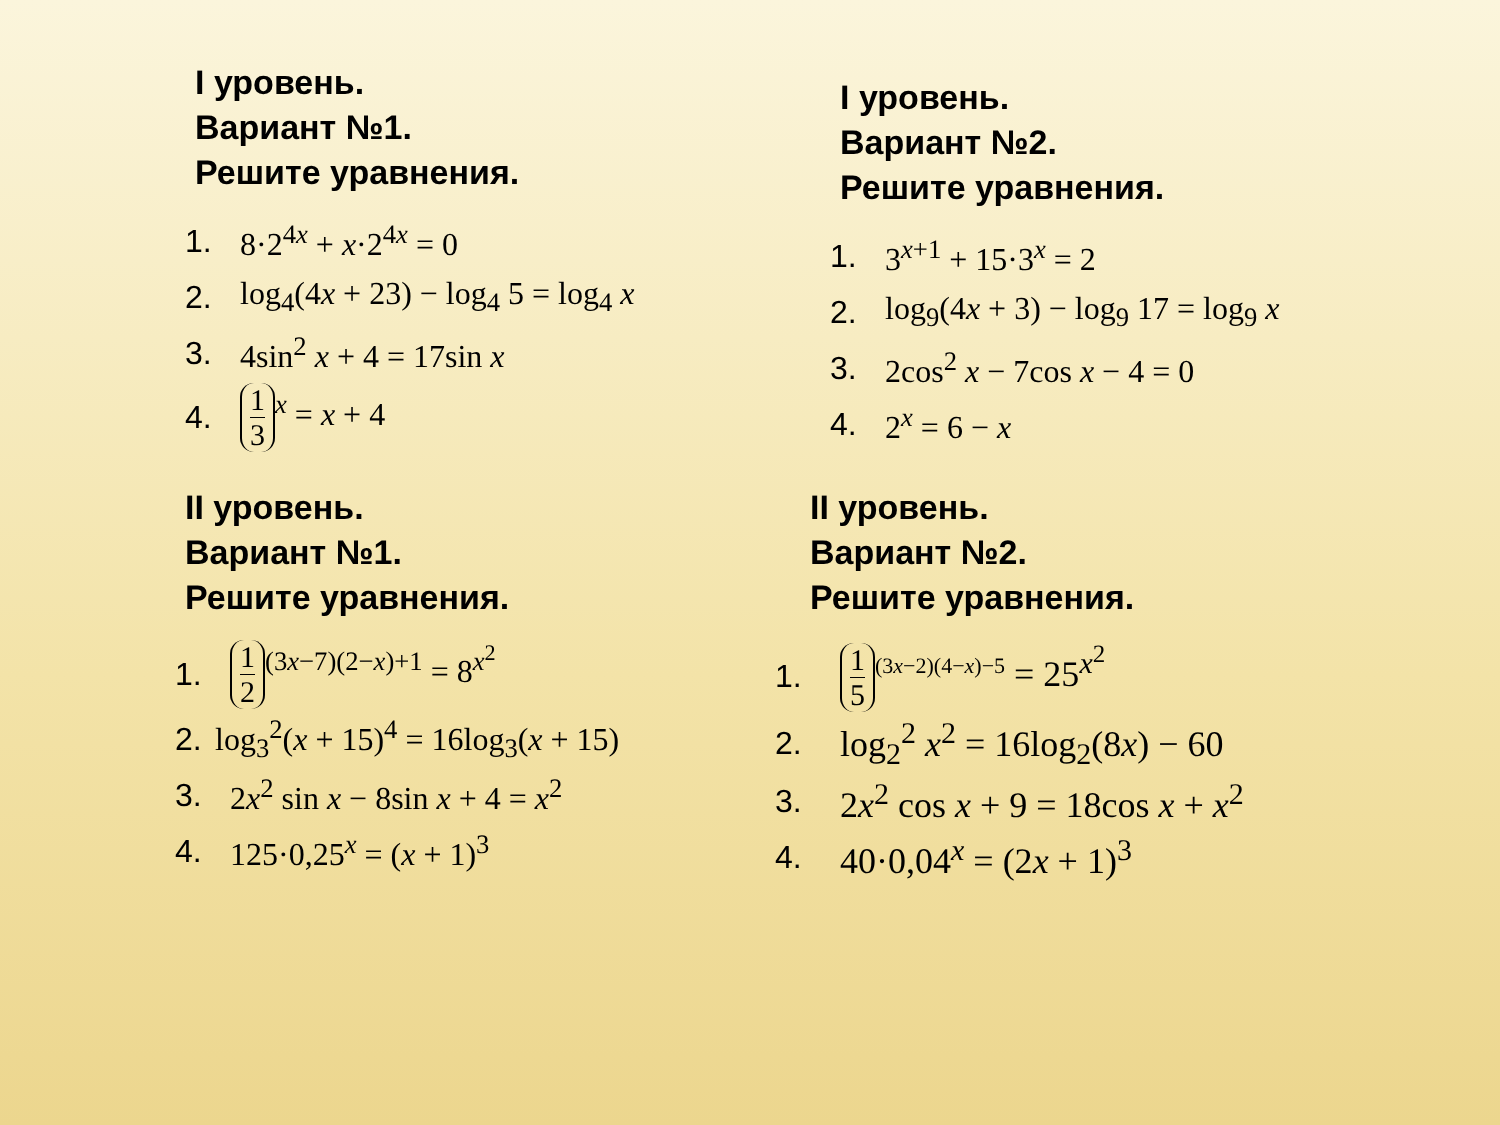I уровень.
Вариант №1.
Решите уравнения.
1. 8·2<sup>4x</sup> + x·2<sup>4x</sup> = 0
2. log<sub>4</sub>(4x + 23) − log<sub>4</sub> 5 = log<sub>4</sub> x
3. 4sin<sup>2</sup> x + 4 = 17sin x
4. 1 3<sup>x</sup> = x + 4
I уровень.
Вариант №2.
Решите уравнения.
1. 3<sup>x+1</sup> + 15·3<sup>x</sup> = 2
2. log<sub>9</sub>(4x + 3) − log<sub>9</sub> 17 = log<sub>9</sub> x
3. 2cos<sup>2</sup> x − 7cos x − 4 = 0
4. 2<sup>x</sup> = 6 − x
II уровень.
Вариант №1.
Решите уравнения.
1. 1 2<sup>(3x−7)(2−x)+1</sup> = 8<sup>x<sup>2</sup></sup>
2. log<sub>3</sub><sup>2</sup>(x + 15)<sup>4</sup> = 16log<sub>3</sub>(x + 15)
3. 2x<sup>2</sup> sin x − 8sin x + 4 = x<sup>2</sup>
4. 125·0,25<sup>x</sup> = (x + 1)<sup>3</sup>
II уровень.
Вариант №2.
Решите уравнения.
1. 1 5<sup>(3x−2)(4−x)−5</sup> = 25<sup>x<sup>2</sup></sup>
2. log<sub>2</sub><sup>2</sup> x<sup>2</sup> = 16log<sub>2</sub>(8x) − 60
3. 2x<sup>2</sup> cos x + 9 = 18cos x + x<sup>2</sup>
4. 40·0,04<sup>x</sup> = (2x + 1)<sup>3</sup>